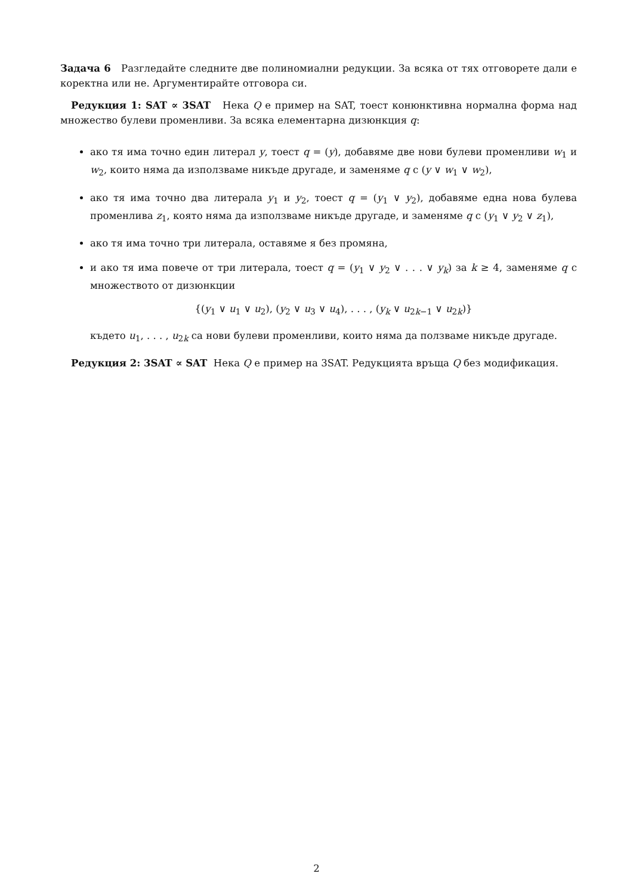Задача 6 Разгледайте следните две полиномиални редукции. За всяка от тях отговорете дали е коректна или не. Аргументирайте отговора си.
Редукция 1: SAT ∝ 3SAT Нека Q е пример на SAT, тоест конюнктивна нормална форма над множество булеви променливи. За всяка елементарна дизюнкция q:
ако тя има точно един литерал y, тоест q = (y), добавяме две нови булеви променливи w<sub>1</sub> и w<sub>2</sub>, които няма да използваме никъде другаде, и заменяме q с (y ∨ w<sub>1</sub> ∨ w<sub>2</sub>),
ако тя има точно два литерала y<sub>1</sub> и y<sub>2</sub>, тоест q = (y<sub>1</sub> ∨ y<sub>2</sub>), добавяме една нова булева променлива z<sub>1</sub>, която няма да използваме никъде другаде, и заменяме q с (y<sub>1</sub> ∨ y<sub>2</sub> ∨ z<sub>1</sub>),
ако тя има точно три литерала, оставяме я без промяна,
и ако тя има повече от три литерала, тоест q = (y<sub>1</sub> ∨ y<sub>2</sub> ∨ . . . ∨ y<sub>k</sub>) за k ≥ 4, заменяме q с множеството от дизюнкции
{(y<sub>1</sub> ∨ u<sub>1</sub> ∨ u<sub>2</sub>), (y<sub>2</sub> ∨ u<sub>3</sub> ∨ u<sub>4</sub>), . . . , (y<sub>k</sub> ∨ u<sub>2k−1</sub> ∨ u<sub>2k</sub>)}
където u<sub>1</sub>, . . . , u<sub>2k</sub> са нови булеви променливи, които няма да ползваме никъде другаде.
Редукция 2: 3SAT ∝ SAT Нека Q е пример на 3SAT. Редукцията връща Q без модификация.
2